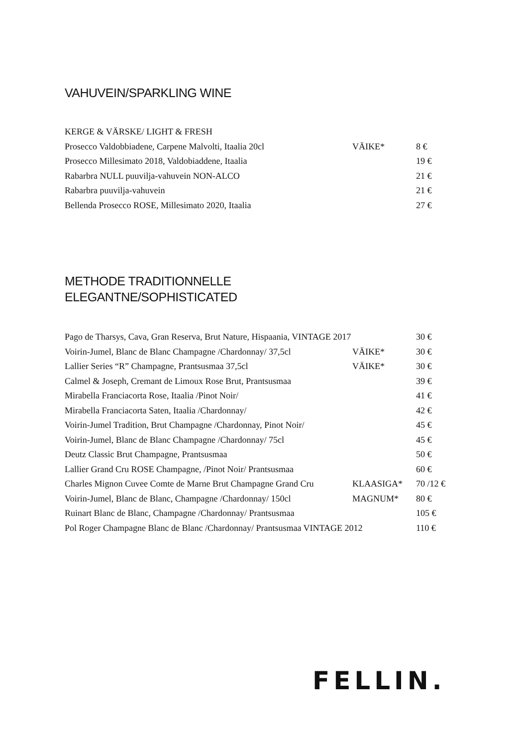VAHUVEIN/SPARKLING WINE
| KERGE & VÄRSKE/ LIGHT & FRESH | | |
| Prosecco Valdobbiadene, Carpene Malvolti, Itaalia 20cl | VÄIKE* | 8 € |
| Prosecco Millesimato 2018, Valdobiaddene, Itaalia | | 19 € |
| Rabarbra NULL puuvilja-vahuvein NON-ALCO | | 21 € |
| Rabarbra puuvilja-vahuvein | | 21 € |
| Bellenda Prosecco ROSE, Millesimato 2020, Itaalia | | 27 € |
METHODE TRADITIONNELLE
ELEGANTNE/SOPHISTICATED
| Pago de Tharsys, Cava, Gran Reserva, Brut Nature, Hispaania, VINTAGE 2017 | | 30 € |
| Voirin-Jumel, Blanc de Blanc Champagne /Chardonnay/ 37,5cl | VÄIKE* | 30 € |
| Lallier Series “R” Champagne, Prantsusmaa 37,5cl | VÄIKE* | 30 € |
| Calmel & Joseph, Cremant de Limoux Rose Brut, Prantsusmaa | | 39 € |
| Mirabella Franciacorta Rose, Itaalia /Pinot Noir/ | | 41 € |
| Mirabella Franciacorta Saten, Itaalia /Chardonnay/ | | 42 € |
| Voirin-Jumel Tradition, Brut Champagne /Chardonnay, Pinot Noir/ | | 45 € |
| Voirin-Jumel, Blanc de Blanc Champagne /Chardonnay/ 75cl | | 45 € |
| Deutz Classic Brut Champagne, Prantsusmaa | | 50 € |
| Lallier Grand Cru ROSE Champagne, /Pinot Noir/ Prantsusmaa | | 60 € |
| Charles Mignon Cuvee Comte de Marne Brut Champagne Grand Cru | KLAASIGA* | 70 /12 € |
| Voirin-Jumel, Blanc de Blanc, Champagne /Chardonnay/ 150cl | MAGNUM* | 80 € |
| Ruinart Blanc de Blanc, Champagne /Chardonnay/ Prantsusmaa | | 105 € |
| Pol Roger Champagne Blanc de Blanc /Chardonnay/ Prantsusmaa VINTAGE 2012 | | 110 € |
FELLIN.